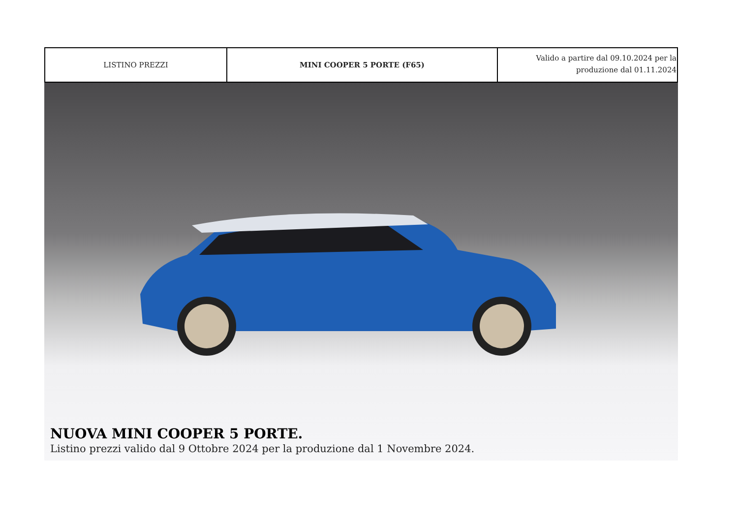| LISTINO PREZZI | MINI COOPER 5 PORTE (F65) | Valido a partire dal 09.10.2024 per la produzione dal 01.11.2024 |
NUOVA MINI COOPER 5 PORTE.
Listino prezzi valido dal 9 Ottobre 2024 per la produzione dal 1 Novembre 2024.